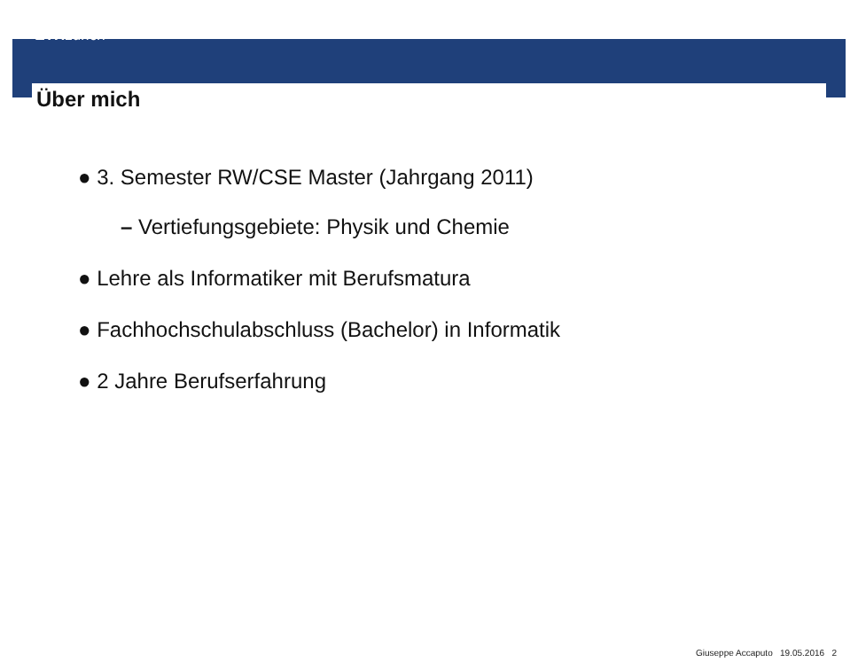ETH zürich
Über mich
● 3. Semester RW/CSE Master (Jahrgang 2011)
– Vertiefungsgebiete: Physik und Chemie
● Lehre als Informatiker mit Berufsmatura
● Fachhochschulabschluss (Bachelor) in Informatik
● 2 Jahre Berufserfahrung
Giuseppe Accaputo 19.05.2016 2